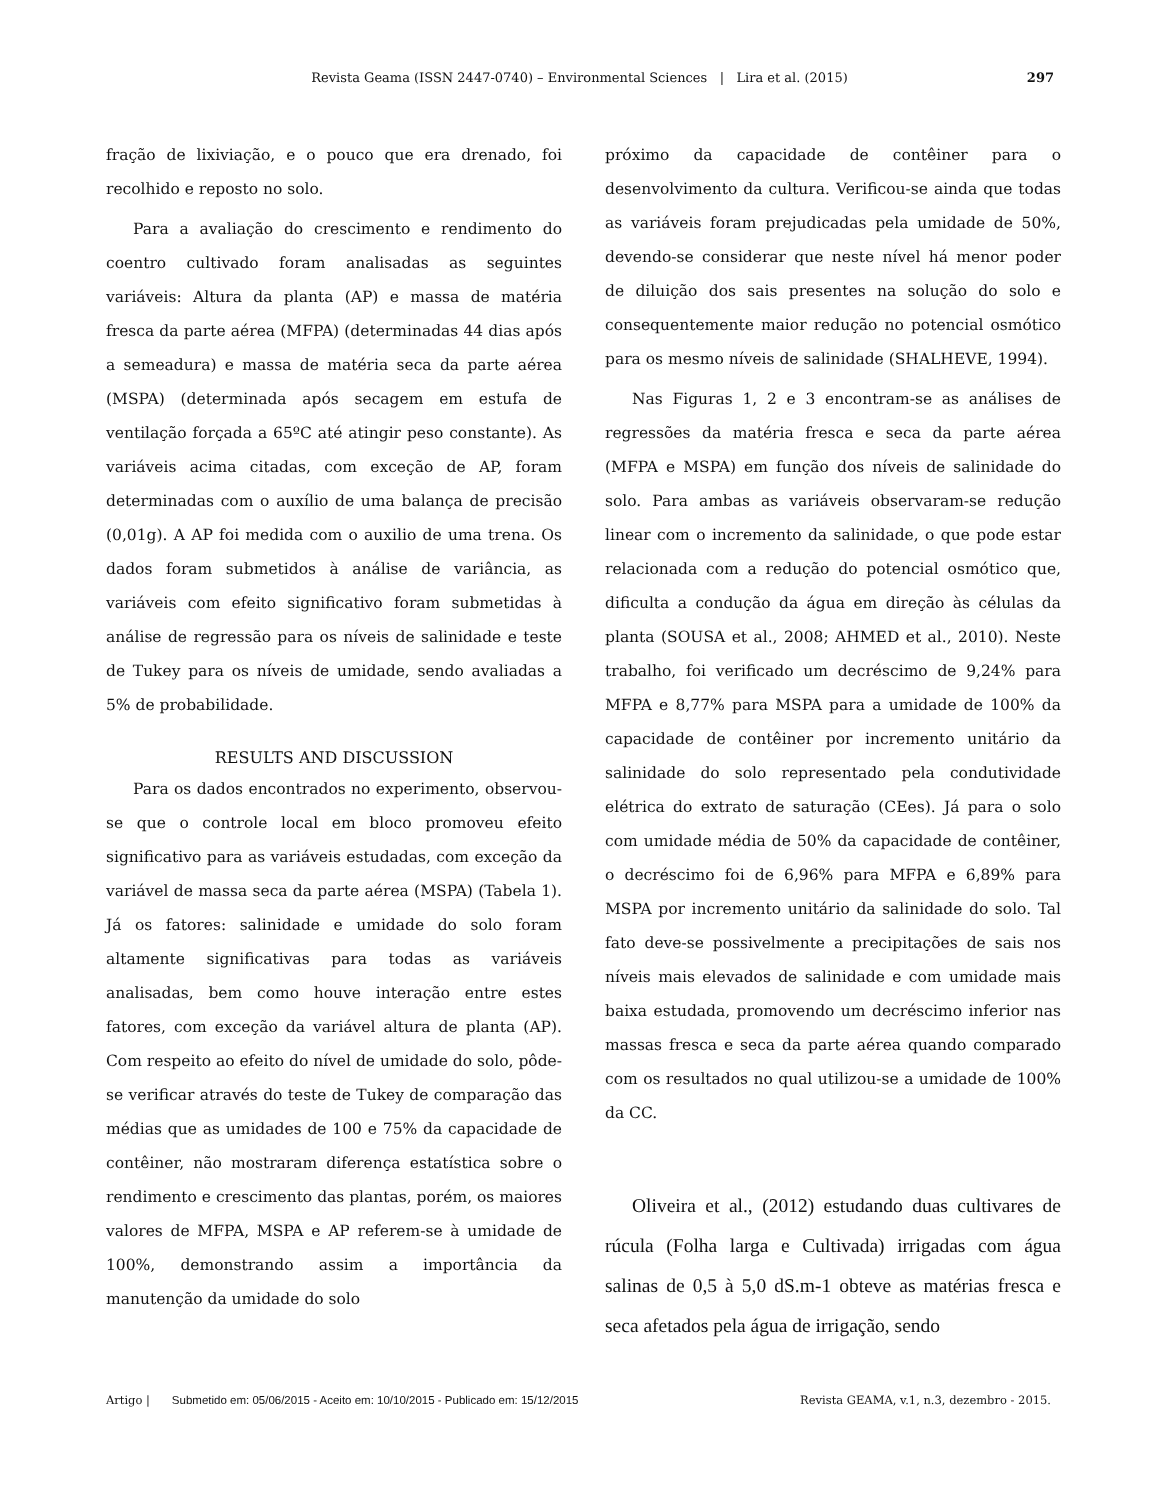Revista Geama (ISSN 2447-0740) – Environmental Sciences | Lira et al. (2015)
297
fração de lixiviação, e o pouco que era drenado, foi recolhido e reposto no solo.
Para a avaliação do crescimento e rendimento do coentro cultivado foram analisadas as seguintes variáveis: Altura da planta (AP) e massa de matéria fresca da parte aérea (MFPA) (determinadas 44 dias após a semeadura) e massa de matéria seca da parte aérea (MSPA) (determinada após secagem em estufa de ventilação forçada a 65ºC até atingir peso constante). As variáveis acima citadas, com exceção de AP, foram determinadas com o auxílio de uma balança de precisão (0,01g). A AP foi medida com o auxilio de uma trena. Os dados foram submetidos à análise de variância, as variáveis com efeito significativo foram submetidas à análise de regressão para os níveis de salinidade e teste de Tukey para os níveis de umidade, sendo avaliadas a 5% de probabilidade.
RESULTS AND DISCUSSION
Para os dados encontrados no experimento, observou-se que o controle local em bloco promoveu efeito significativo para as variáveis estudadas, com exceção da variável de massa seca da parte aérea (MSPA) (Tabela 1). Já os fatores: salinidade e umidade do solo foram altamente significativas para todas as variáveis analisadas, bem como houve interação entre estes fatores, com exceção da variável altura de planta (AP). Com respeito ao efeito do nível de umidade do solo, pôde-se verificar através do teste de Tukey de comparação das médias que as umidades de 100 e 75% da capacidade de contêiner, não mostraram diferença estatística sobre o rendimento e crescimento das plantas, porém, os maiores valores de MFPA, MSPA e AP referem-se à umidade de 100%, demonstrando assim a importância da manutenção da umidade do solo
próximo da capacidade de contêiner para o desenvolvimento da cultura. Verificou-se ainda que todas as variáveis foram prejudicadas pela umidade de 50%, devendo-se considerar que neste nível há menor poder de diluição dos sais presentes na solução do solo e consequentemente maior redução no potencial osmótico para os mesmo níveis de salinidade (SHALHEVE, 1994).
Nas Figuras 1, 2 e 3 encontram-se as análises de regressões da matéria fresca e seca da parte aérea (MFPA e MSPA) em função dos níveis de salinidade do solo. Para ambas as variáveis observaram-se redução linear com o incremento da salinidade, o que pode estar relacionada com a redução do potencial osmótico que, dificulta a condução da água em direção às células da planta (SOUSA et al., 2008; AHMED et al., 2010). Neste trabalho, foi verificado um decréscimo de 9,24% para MFPA e 8,77% para MSPA para a umidade de 100% da capacidade de contêiner por incremento unitário da salinidade do solo representado pela condutividade elétrica do extrato de saturação (CEes). Já para o solo com umidade média de 50% da capacidade de contêiner, o decréscimo foi de 6,96% para MFPA e 6,89% para MSPA por incremento unitário da salinidade do solo. Tal fato deve-se possivelmente a precipitações de sais nos níveis mais elevados de salinidade e com umidade mais baixa estudada, promovendo um decréscimo inferior nas massas fresca e seca da parte aérea quando comparado com os resultados no qual utilizou-se a umidade de 100% da CC.
Oliveira et al., (2012) estudando duas cultivares de rúcula (Folha larga e Cultivada) irrigadas com água salinas de 0,5 à 5,0 dS.m-1 obteve as matérias fresca e seca afetados pela água de irrigação, sendo
Artigo | Submetido em: 05/06/2015 - Aceito em: 10/10/2015 - Publicado em: 15/12/2015
Revista GEAMA, v.1, n.3, dezembro - 2015.